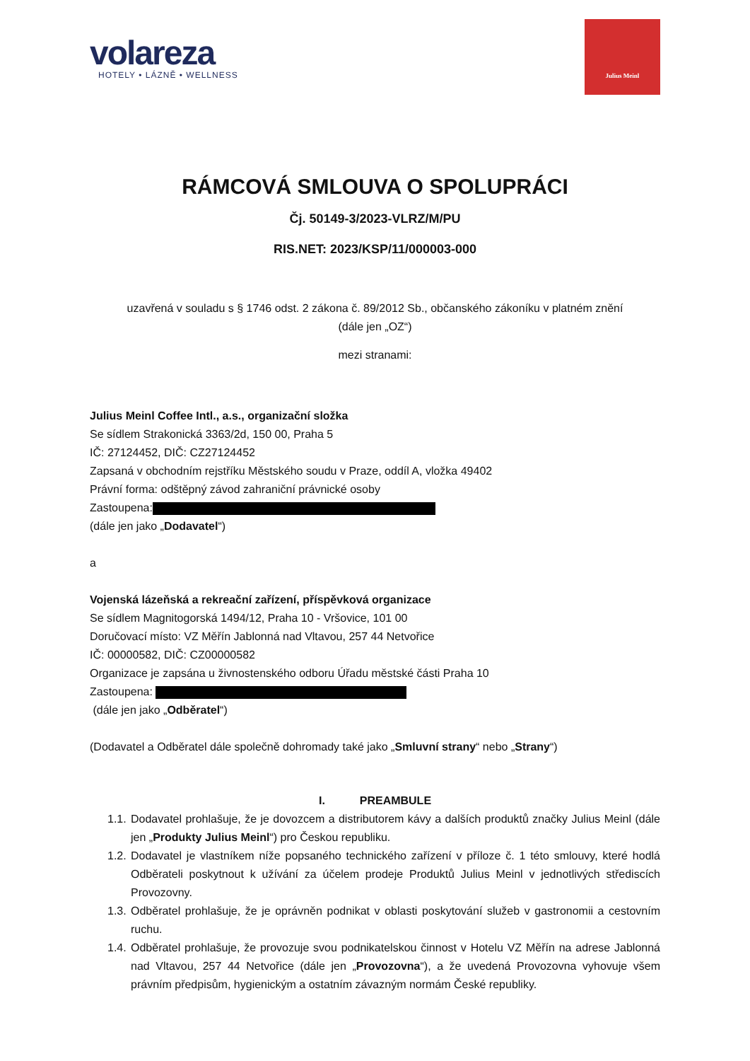volareza
HOTELY • LÁZNĚ • WELLNESS
Julius Meinl
RÁMCOVÁ SMLOUVA O SPOLUPRÁCI
Čj. 50149-3/2023-VLRZ/M/PU
RIS.NET: 2023/KSP/11/000003-000
uzavřená v souladu s § 1746 odst. 2 zákona č. 89/2012 Sb., občanského zákoníku v platném znění
(dále jen „OZ“)
mezi stranami:
Julius Meinl Coffee Intl., a.s., organizační složka
Se sídlem Strakonická 3363/2d, 150 00, Praha 5
IČ: 27124452, DIČ: CZ27124452
Zapsaná v obchodním rejstříku Městského soudu v Praze, oddíl A, vložka 49402
Právní forma: odštěpný závod zahraniční právnické osoby
Zastoupena:
(dále jen jako „Dodavatel“)
a
Vojenská lázeňská a rekreační zařízení, příspěvková organizace
Se sídlem Magnitogorská 1494/12, Praha 10 - Vršovice, 101 00
Doručovací místo: VZ Měřín Jablonná nad Vltavou, 257 44 Netvořice
IČ: 00000582, DIČ: CZ00000582
Organizace je zapsána u živnostenského odboru Úřadu městské části Praha 10
Zastoupena:
(dále jen jako „Odběratel“)
(Dodavatel a Odběratel dále společně dohromady také jako „Smluvní strany“ nebo „Strany“)
I. PREAMBULE
1.1. Dodavatel prohlašuje, že je dovozcem a distributorem kávy a dalších produktů značky Julius Meinl (dále jen „Produkty Julius Meinl“) pro Českou republiku.
1.2. Dodavatel je vlastníkem níže popsaného technického zařízení v příloze č. 1 této smlouvy, které hodlá Odběrateli poskytnout k užívání za účelem prodeje Produktů Julius Meinl v jednotlivých střediscích Provozovny.
1.3. Odběratel prohlašuje, že je oprávněn podnikat v oblasti poskytování služeb v gastronomii a cestovním ruchu.
1.4. Odběratel prohlašuje, že provozuje svou podnikatelskou činnost v Hotelu VZ Měřín na adrese Jablonná nad Vltavou, 257 44 Netvořice (dále jen „Provozovna“), a že uvedená Provozovna vyhovuje všem právním předpisům, hygienickým a ostatním závazným normám České republiky.